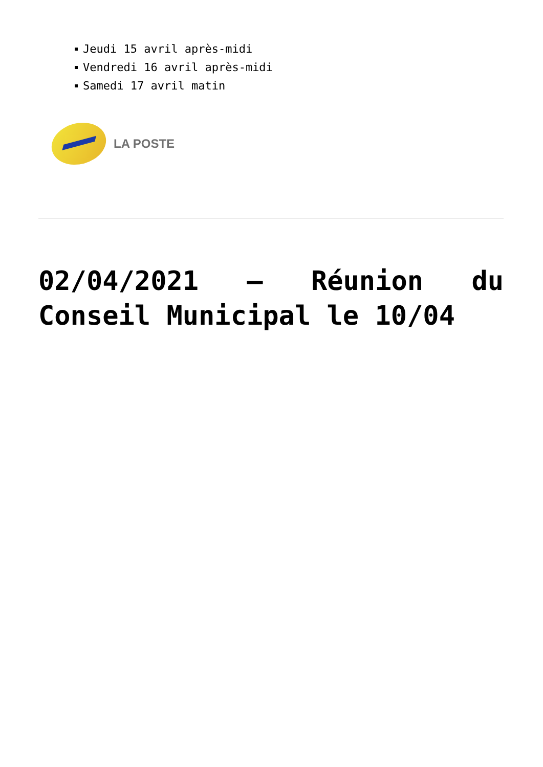Jeudi 15 avril après-midi
Vendredi 16 avril après-midi
Samedi 17 avril matin
LA POSTE
02/04/2021 – Réunion du Conseil Municipal le 10/04